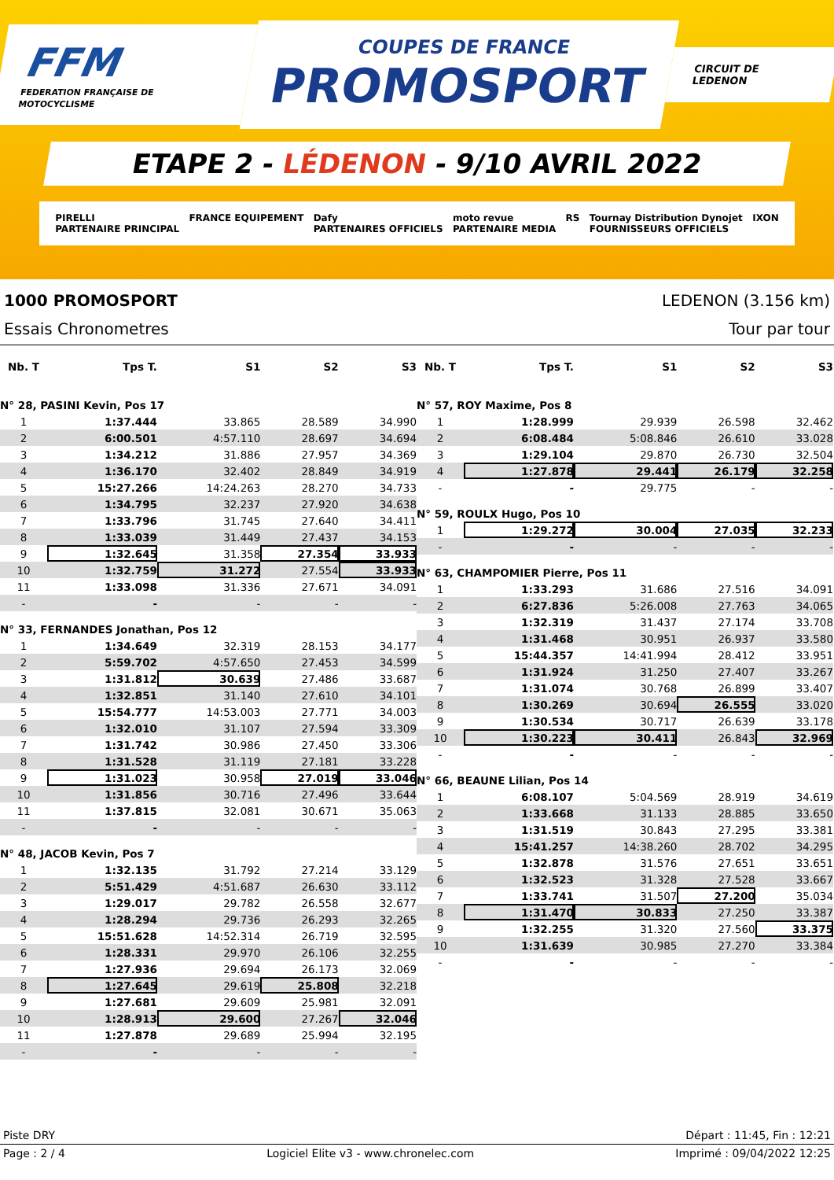FFM
FEDERATION FRANÇAISE DE MOTOCYCLISME
COUPES DE FRANCE
PROMOSPORT
CIRCUIT DE LEDENON
ETAPE 2 - LÉDENON - 9/10 AVRIL 2022
PIRELLI
PARTENAIRE PRINCIPAL FRANCE EQUIPEMENT Dafy
PARTENAIRES OFFICIELS moto revue
PARTENAIRE MEDIA RS Tournay Distribution Dynojet
FOURNISSEURS OFFICIELS IXON
1000 PROMOSPORT LEDENON (3.156 km)
Essais Chronometres Tour par tour
| Nb. T | Tps T. | S1 | S2 | S3 |
| --- | --- | --- | --- | --- |
| N° 28, PASINI Kevin, Pos 17 | | | | |
| 1 | 1:37.444 | 33.865 | 28.589 | 34.990 |
| 2 | 6:00.501 | 4:57.110 | 28.697 | 34.694 |
| 3 | 1:34.212 | 31.886 | 27.957 | 34.369 |
| 4 | 1:36.170 | 32.402 | 28.849 | 34.919 |
| 5 | 15:27.266 | 14:24.263 | 28.270 | 34.733 |
| 6 | 1:34.795 | 32.237 | 27.920 | 34.638 |
| 7 | 1:33.796 | 31.745 | 27.640 | 34.411 |
| 8 | 1:33.039 | 31.449 | 27.437 | 34.153 |
| 9 | 1:32.645 | 31.358 | 27.354 | 33.933 |
| 10 | 1:32.759 | 31.272 | 27.554 | 33.933 |
| 11 | 1:33.098 | 31.336 | 27.671 | 34.091 |
| - | - | - | - | - |
| N° 33, FERNANDES Jonathan, Pos 12 | | | | |
| 1 | 1:34.649 | 32.319 | 28.153 | 34.177 |
| 2 | 5:59.702 | 4:57.650 | 27.453 | 34.599 |
| 3 | 1:31.812 | 30.639 | 27.486 | 33.687 |
| 4 | 1:32.851 | 31.140 | 27.610 | 34.101 |
| 5 | 15:54.777 | 14:53.003 | 27.771 | 34.003 |
| 6 | 1:32.010 | 31.107 | 27.594 | 33.309 |
| 7 | 1:31.742 | 30.986 | 27.450 | 33.306 |
| 8 | 1:31.528 | 31.119 | 27.181 | 33.228 |
| 9 | 1:31.023 | 30.958 | 27.019 | 33.046 |
| 10 | 1:31.856 | 30.716 | 27.496 | 33.644 |
| 11 | 1:37.815 | 32.081 | 30.671 | 35.063 |
| - | - | - | - | - |
| N° 48, JACOB Kevin, Pos 7 | | | | |
| 1 | 1:32.135 | 31.792 | 27.214 | 33.129 |
| 2 | 5:51.429 | 4:51.687 | 26.630 | 33.112 |
| 3 | 1:29.017 | 29.782 | 26.558 | 32.677 |
| 4 | 1:28.294 | 29.736 | 26.293 | 32.265 |
| 5 | 15:51.628 | 14:52.314 | 26.719 | 32.595 |
| 6 | 1:28.331 | 29.970 | 26.106 | 32.255 |
| 7 | 1:27.936 | 29.694 | 26.173 | 32.069 |
| 8 | 1:27.645 | 29.619 | 25.808 | 32.218 |
| 9 | 1:27.681 | 29.609 | 25.981 | 32.091 |
| 10 | 1:28.913 | 29.600 | 27.267 | 32.046 |
| 11 | 1:27.878 | 29.689 | 25.994 | 32.195 |
| - | - | - | - | - |
| Nb. T | Tps T. | S1 | S2 | S3 |
| --- | --- | --- | --- | --- |
| N° 57, ROY Maxime, Pos 8 | | | | |
| 1 | 1:28.999 | 29.939 | 26.598 | 32.462 |
| 2 | 6:08.484 | 5:08.846 | 26.610 | 33.028 |
| 3 | 1:29.104 | 29.870 | 26.730 | 32.504 |
| 4 | 1:27.878 | 29.441 | 26.179 | 32.258 |
| - | - | 29.775 | - | - |
| N° 59, ROULX Hugo, Pos 10 | | | | |
| 1 | 1:29.272 | 30.004 | 27.035 | 32.233 |
| - | - | - | - | - |
| N° 63, CHAMPOMIER Pierre, Pos 11 | | | | |
| 1 | 1:33.293 | 31.686 | 27.516 | 34.091 |
| 2 | 6:27.836 | 5:26.008 | 27.763 | 34.065 |
| 3 | 1:32.319 | 31.437 | 27.174 | 33.708 |
| 4 | 1:31.468 | 30.951 | 26.937 | 33.580 |
| 5 | 15:44.357 | 14:41.994 | 28.412 | 33.951 |
| 6 | 1:31.924 | 31.250 | 27.407 | 33.267 |
| 7 | 1:31.074 | 30.768 | 26.899 | 33.407 |
| 8 | 1:30.269 | 30.694 | 26.555 | 33.020 |
| 9 | 1:30.534 | 30.717 | 26.639 | 33.178 |
| 10 | 1:30.223 | 30.411 | 26.843 | 32.969 |
| - | - | - | - | - |
| N° 66, BEAUNE Lilian, Pos 14 | | | | |
| 1 | 6:08.107 | 5:04.569 | 28.919 | 34.619 |
| 2 | 1:33.668 | 31.133 | 28.885 | 33.650 |
| 3 | 1:31.519 | 30.843 | 27.295 | 33.381 |
| 4 | 15:41.257 | 14:38.260 | 28.702 | 34.295 |
| 5 | 1:32.878 | 31.576 | 27.651 | 33.651 |
| 6 | 1:32.523 | 31.328 | 27.528 | 33.667 |
| 7 | 1:33.741 | 31.507 | 27.200 | 35.034 |
| 8 | 1:31.470 | 30.833 | 27.250 | 33.387 |
| 9 | 1:32.255 | 31.320 | 27.560 | 33.375 |
| 10 | 1:31.639 | 30.985 | 27.270 | 33.384 |
| - | - | - | - | - |
Piste DRY Départ : 11:45, Fin : 12:21
Page : 2 / 4 Logiciel Elite v3 - www.chronelec.com Imprimé : 09/04/2022 12:25